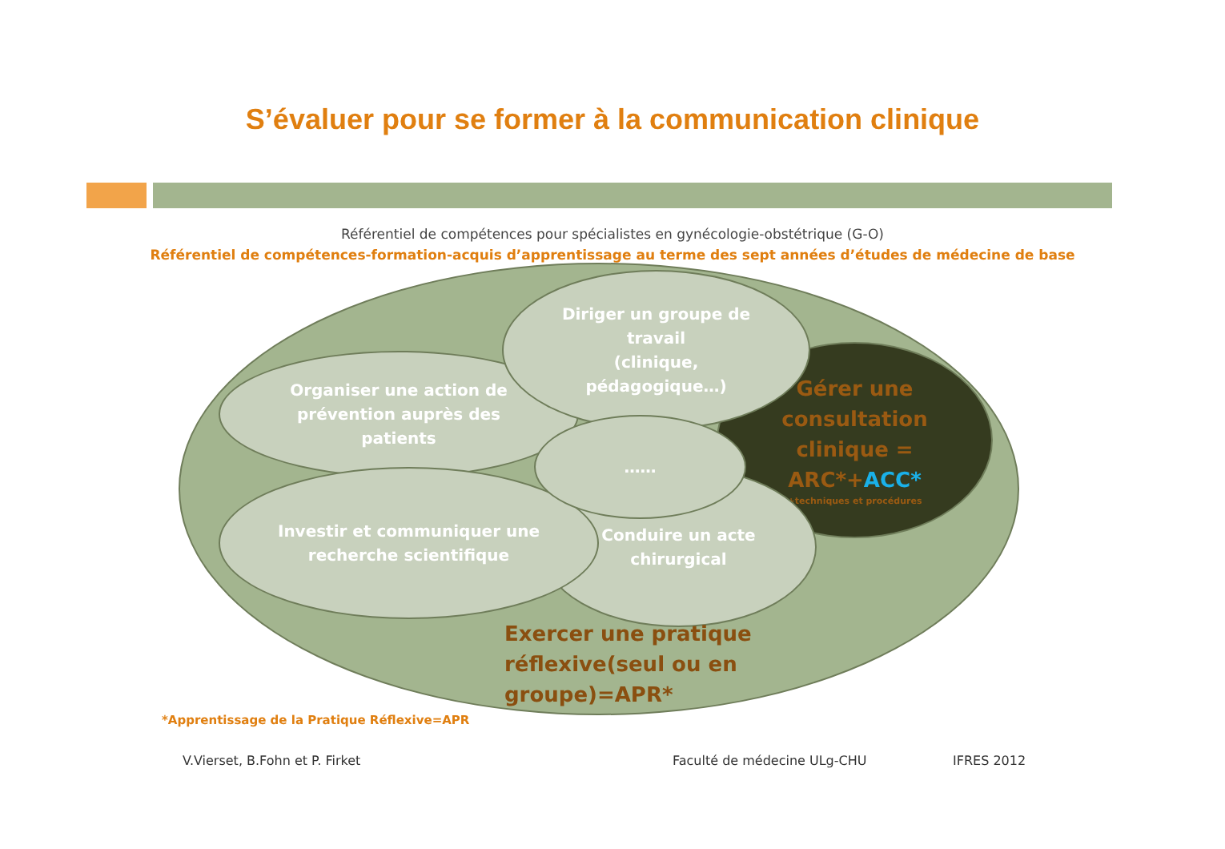S’évaluer pour se former à la communication clinique
Référentiel de compétences pour spécialistes en gynécologie-obstétrique (G-O)
Référentiel de compétences-formation-acquis d’apprentissage au terme des sept années d’études de médecine de base
Gérer une
consultation
clinique =
ARC*+ACC*
+techniques et procédures
Organiser une action de
prévention auprès des
patients
Conduire un acte
chirurgical
Investir et communiquer une
recherche scientifique
Diriger un groupe de
travail
(clinique,
pédagogique…)
……
Exercer une pratique
réflexive(seul ou en
groupe)=APR*
*Apprentissage de la Pratique Réflexive=APR
V.Vierset, B.Fohn et P. Firket Faculté de médecine ULg-CHU IFRES 2012